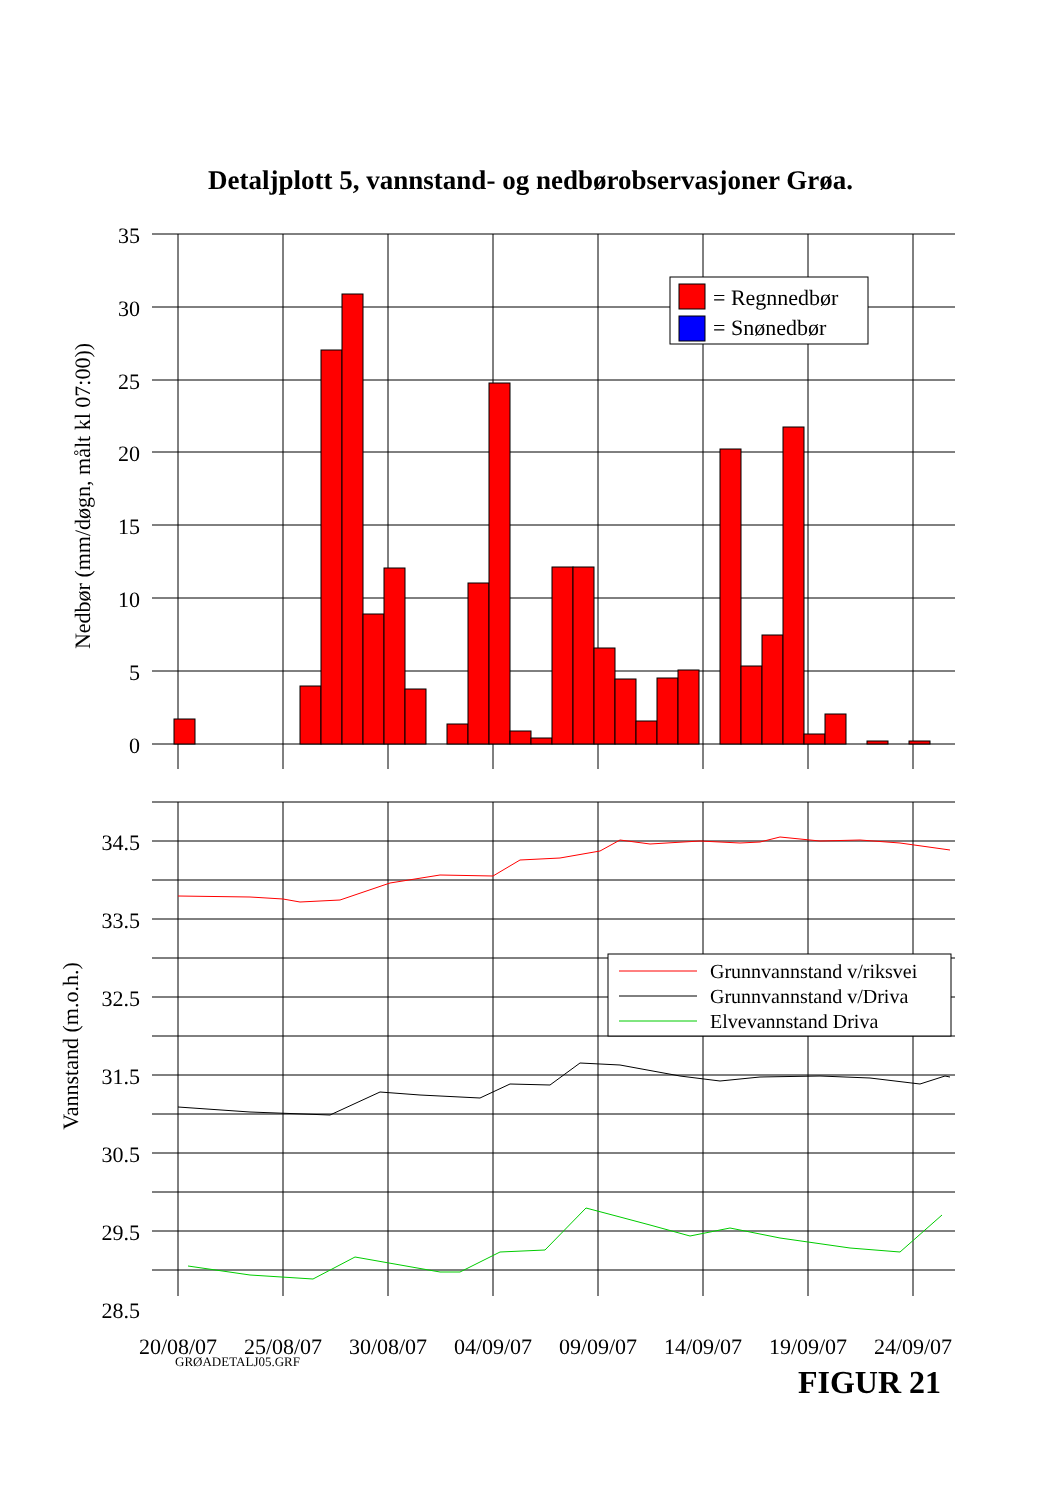Detaljplott 5, vannstand- og nedbørobservasjoner Grøa.
35
30
25
20
15
10
5
0
Nedbør (mm/døgn, målt kl 07:00))
= Regnnedbør
= Snønedbør
34.5
33.5
32.5
31.5
30.5
29.5
28.5
Vannstand (m.o.h.)
Grunnvannstand v/riksvei
Grunnvannstand v/Driva
Elvevannstand Driva
20/08/07
25/08/07
30/08/07
04/09/07
09/09/07
14/09/07
19/09/07
24/09/07
GRØADETALJ05.GRF FIGUR 21